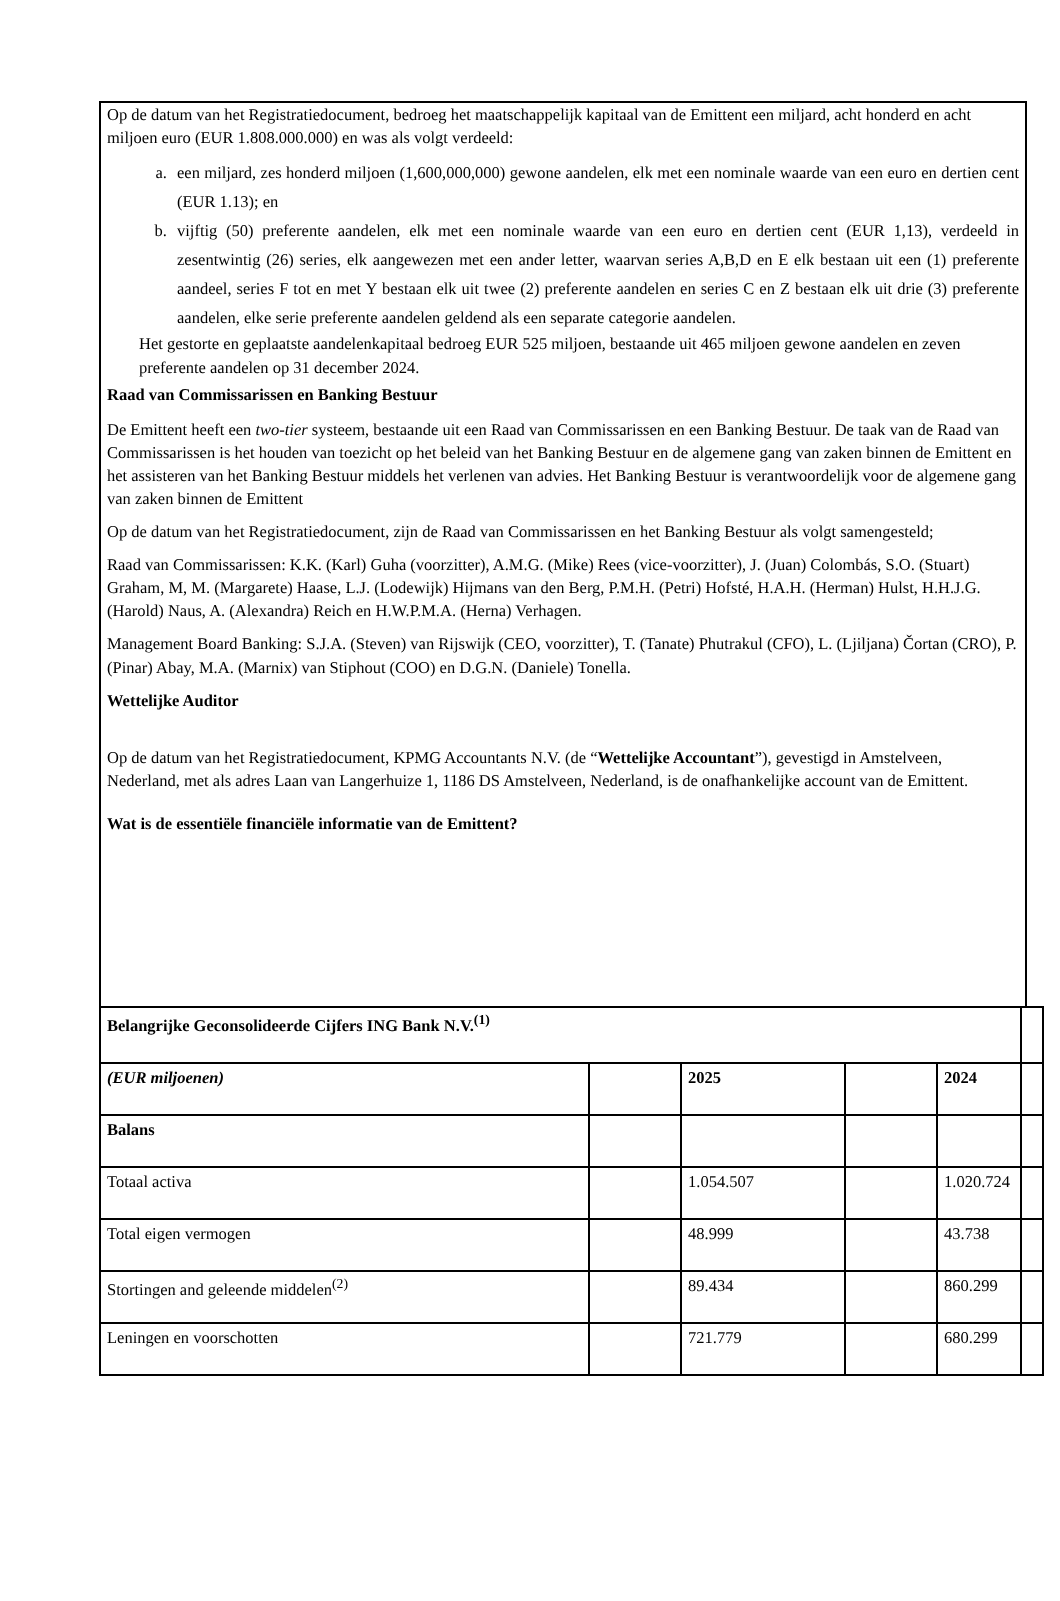Op de datum van het Registratiedocument, bedroeg het maatschappelijk kapitaal van de Emittent een miljard, acht honderd en acht miljoen euro (EUR 1.808.000.000) en was als volgt verdeeld:
a. een miljard, zes honderd miljoen (1,600,000,000) gewone aandelen, elk met een nominale waarde van een euro en dertien cent (EUR 1.13); en
b. vijftig (50) preferente aandelen, elk met een nominale waarde van een euro en dertien cent (EUR 1,13), verdeeld in zesentwintig (26) series, elk aangewezen met een ander letter, waarvan series A,B,D en E elk bestaan uit een (1) preferente aandeel, series F tot en met Y bestaan elk uit twee (2) preferente aandelen en series C en Z bestaan elk uit drie (3) preferente aandelen, elke serie preferente aandelen geldend als een separate categorie aandelen.
Het gestorte en geplaatste aandelenkapitaal bedroeg EUR 525 miljoen, bestaande uit 465 miljoen gewone aandelen en zeven preferente aandelen op 31 december 2024.
Raad van Commissarissen en Banking Bestuur
De Emittent heeft een two-tier systeem, bestaande uit een Raad van Commissarissen en een Banking Bestuur. De taak van de Raad van Commissarissen is het houden van toezicht op het beleid van het Banking Bestuur en de algemene gang van zaken binnen de Emittent en het assisteren van het Banking Bestuur middels het verlenen van advies. Het Banking Bestuur is verantwoordelijk voor de algemene gang van zaken binnen de Emittent
Op de datum van het Registratiedocument, zijn de Raad van Commissarissen en het Banking Bestuur als volgt samengesteld;
Raad van Commissarissen: K.K. (Karl) Guha (voorzitter), A.M.G. (Mike) Rees (vice-voorzitter), J. (Juan) Colombás, S.O. (Stuart) Graham, M, M. (Margarete) Haase, L.J. (Lodewijk) Hijmans van den Berg, P.M.H. (Petri) Hofsté, H.A.H. (Herman) Hulst, H.H.J.G. (Harold) Naus, A. (Alexandra) Reich en H.W.P.M.A. (Herna) Verhagen.
Management Board Banking: S.J.A. (Steven) van Rijswijk (CEO, voorzitter), T. (Tanate) Phutrakul (CFO), L. (Ljiljana) Čortan (CRO), P. (Pinar) Abay, M.A. (Marnix) van Stiphout (COO) en D.G.N. (Daniele) Tonella.
Wettelijke Auditor
Op de datum van het Registratiedocument, KPMG Accountants N.V. (de “Wettelijke Accountant”), gevestigd in Amstelveen, Nederland, met als adres Laan van Langerhuize 1, 1186 DS Amstelveen, Nederland, is de onafhankelijke account van de Emittent.
Wat is de essentiële financiële informatie van de Emittent?
| Belangrijke Geconsolideerde Cijfers ING Bank N.V.<sup>(1)</sup> | | | | | |
| (EUR miljoenen) | | 2025 | | 2024 | |
| Balans | | | | | |
| Totaal activa | | 1.054.507 | | 1.020.724 | |
| Total eigen vermogen | | 48.999 | | 43.738 | |
| Stortingen and geleende middelen<sup>(2)</sup> | | 89.434 | | 860.299 | |
| Leningen en voorschotten | | 721.779 | | 680.299 | |